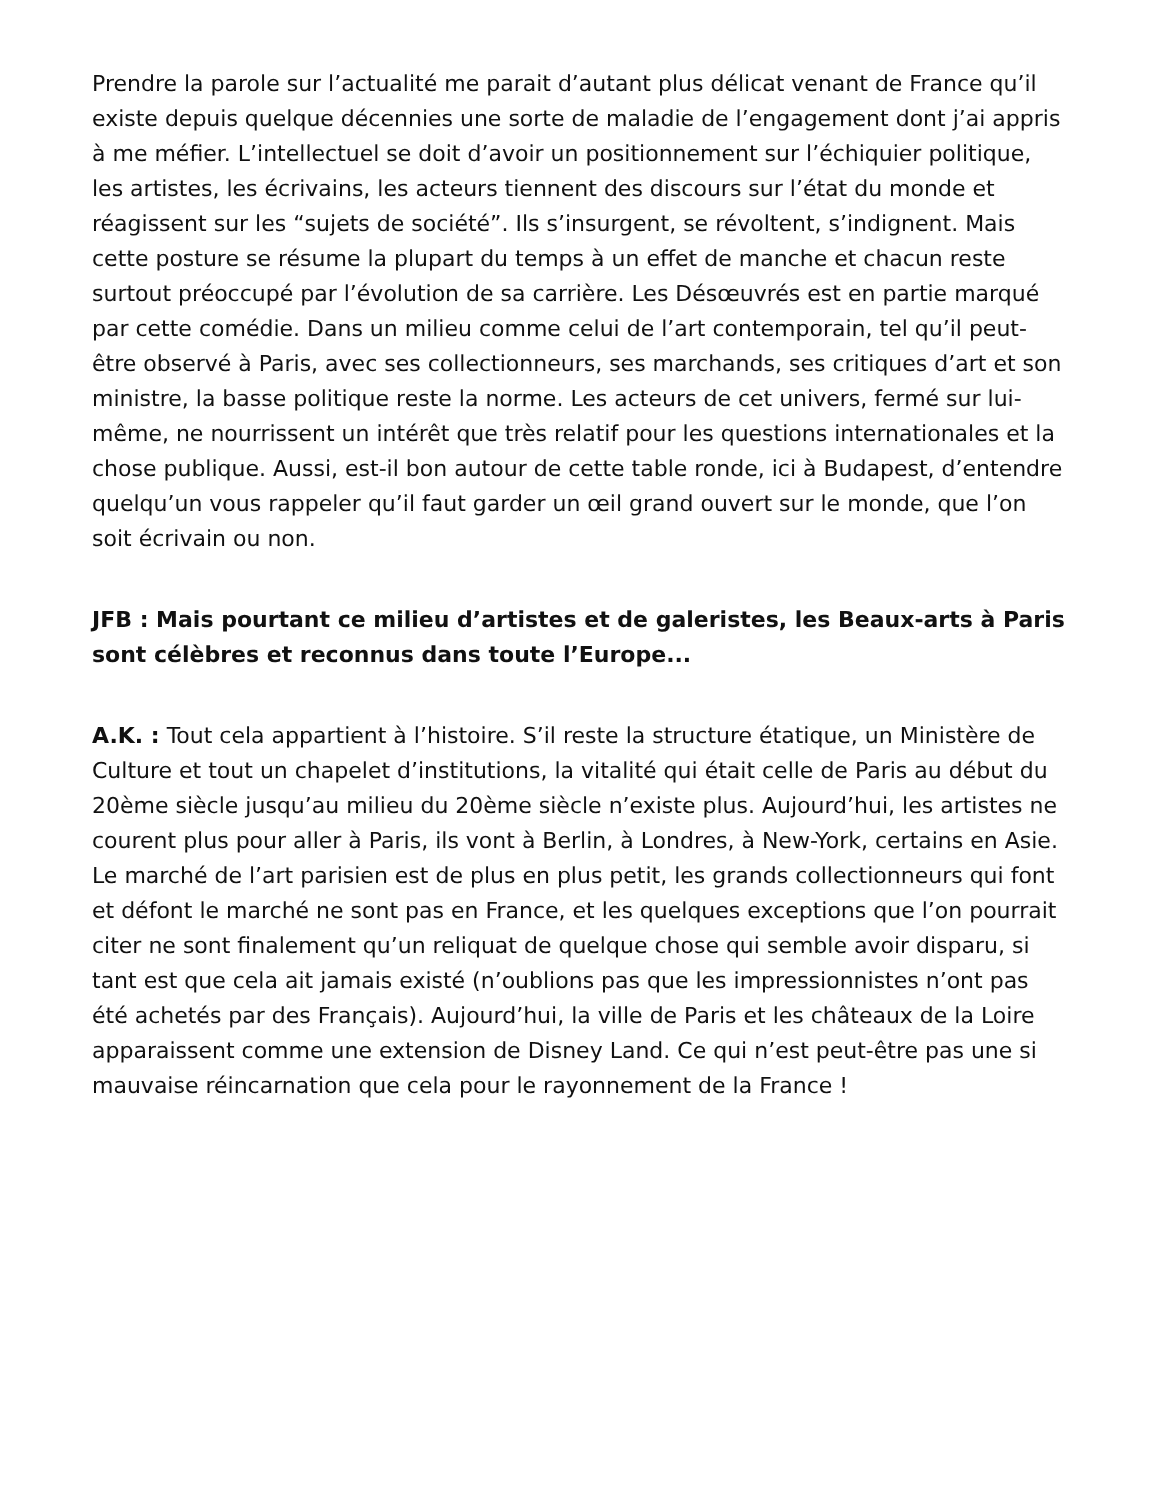Prendre la parole sur l’actualité me parait d’autant plus délicat venant de France qu’il existe depuis quelque décennies une sorte de maladie de l’engagement dont j’ai appris à me méfier. L’intellectuel se doit d’avoir un positionnement sur l’échiquier politique, les artistes, les écrivains, les acteurs tiennent des discours sur l’état du monde et réagissent sur les “sujets de société”. Ils s’insurgent, se révoltent, s’indignent. Mais cette posture se résume la plupart du temps à un effet de manche et chacun reste surtout préoccupé par l’évolution de sa carrière. Les Désœuvrés est en partie marqué par cette comédie. Dans un milieu comme celui de l’art contemporain, tel qu’il peut-être observé à Paris, avec ses collectionneurs, ses marchands, ses critiques d’art et son ministre, la basse politique reste la norme. Les acteurs de cet univers, fermé sur lui-même, ne nourrissent un intérêt que très relatif pour les questions internationales et la chose publique. Aussi, est-il bon autour de cette table ronde, ici à Budapest, d’entendre quelqu’un vous rappeler qu’il faut garder un œil grand ouvert sur le monde, que l’on soit écrivain ou non.
JFB : Mais pourtant ce milieu d’artistes et de galeristes, les Beaux-arts à Paris sont célèbres et reconnus dans toute l’Europe...
A.K. : Tout cela appartient à l’histoire. S’il reste la structure étatique, un Ministère de Culture et tout un chapelet d’institutions, la vitalité qui était celle de Paris au début du 20ème siècle jusqu’au milieu du 20ème siècle n’existe plus. Aujourd’hui, les artistes ne courent plus pour aller à Paris, ils vont à Berlin, à Londres, à New-York, certains en Asie. Le marché de l’art parisien est de plus en plus petit, les grands collectionneurs qui font et défont le marché ne sont pas en France, et les quelques exceptions que l’on pourrait citer ne sont finalement qu’un reliquat de quelque chose qui semble avoir disparu, si tant est que cela ait jamais existé (n’oublions pas que les impressionnistes n’ont pas été achetés par des Français). Aujourd’hui, la ville de Paris et les châteaux de la Loire apparaissent comme une extension de Disney Land. Ce qui n’est peut-être pas une si mauvaise réincarnation que cela pour le rayonnement de la France !